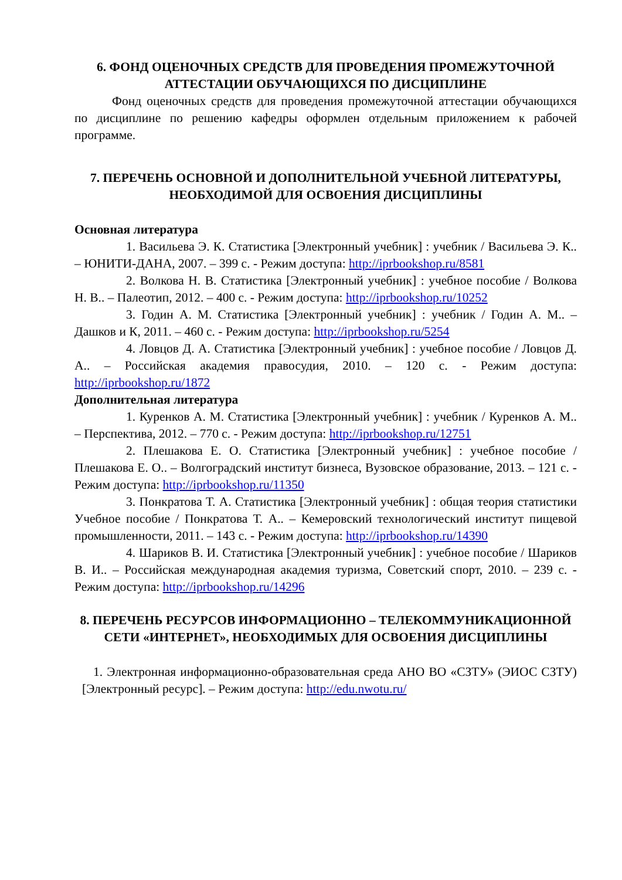6. ФОНД ОЦЕНОЧНЫХ СРЕДСТВ ДЛЯ ПРОВЕДЕНИЯ ПРОМЕЖУТОЧНОЙ АТТЕСТАЦИИ ОБУЧАЮЩИХСЯ ПО ДИСЦИПЛИНЕ
Фонд оценочных средств для проведения промежуточной аттестации обучающихся по дисциплине по решению кафедры оформлен отдельным приложением к рабочей программе.
7. ПЕРЕЧЕНЬ ОСНОВНОЙ И ДОПОЛНИТЕЛЬНОЙ УЧЕБНОЙ ЛИТЕРАТУРЫ, НЕОБХОДИМОЙ ДЛЯ ОСВОЕНИЯ ДИСЦИПЛИНЫ
Основная литература
1. Васильева Э. К. Статистика [Электронный учебник] : учебник / Васильева Э. К.. – ЮНИТИ-ДАНА, 2007. – 399 с. - Режим доступа: http://iprbookshop.ru/8581
2. Волкова Н. В. Статистика [Электронный учебник] : учебное пособие / Волкова Н. В.. – Палеотип, 2012. – 400 с. - Режим доступа: http://iprbookshop.ru/10252
3. Годин А. М. Статистика [Электронный учебник] : учебник / Годин А. М.. – Дашков и К, 2011. – 460 с. - Режим доступа: http://iprbookshop.ru/5254
4. Ловцов Д. А. Статистика [Электронный учебник] : учебное пособие / Ловцов Д. А.. – Российская академия правосудия, 2010. – 120 с. - Режим доступа: http://iprbookshop.ru/1872
Дополнительная литература
1. Куренков А. М. Статистика [Электронный учебник] : учебник / Куренков А. М.. – Перспектива, 2012. – 770 с. - Режим доступа: http://iprbookshop.ru/12751
2. Плешакова Е. О. Статистика [Электронный учебник] : учебное пособие / Плешакова Е. О.. – Волгоградский институт бизнеса, Вузовское образование, 2013. – 121 с. - Режим доступа: http://iprbookshop.ru/11350
3. Понкратова Т. А. Статистика [Электронный учебник] : общая теория статистики Учебное пособие / Понкратова Т. А.. – Кемеровский технологический институт пищевой промышленности, 2011. – 143 с. - Режим доступа: http://iprbookshop.ru/14390
4. Шариков В. И. Статистика [Электронный учебник] : учебное пособие / Шариков В. И.. – Российская международная академия туризма, Советский спорт, 2010. – 239 с. - Режим доступа: http://iprbookshop.ru/14296
8. ПЕРЕЧЕНЬ РЕСУРСОВ ИНФОРМАЦИОННО – ТЕЛЕКОММУНИКАЦИОННОЙ СЕТИ «ИНТЕРНЕТ», НЕОБХОДИМЫХ ДЛЯ ОСВОЕНИЯ ДИСЦИПЛИНЫ
1. Электронная информационно-образовательная среда АНО ВО «СЗТУ» (ЭИОС СЗТУ) [Электронный ресурс]. – Режим доступа: http://edu.nwotu.ru/